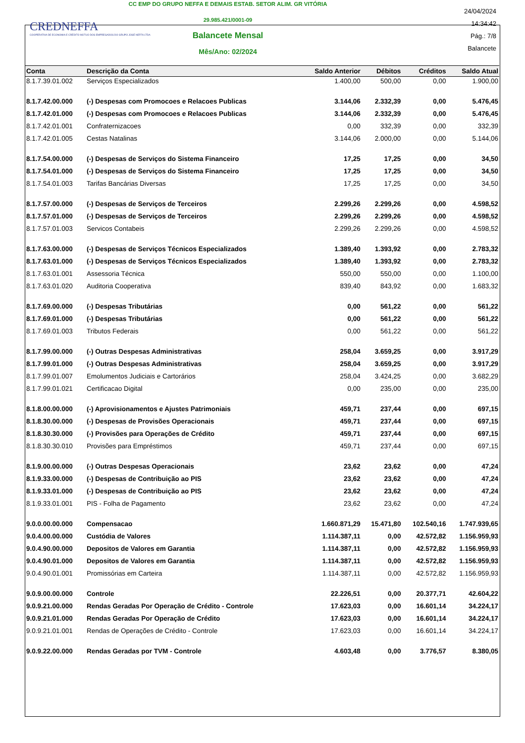CREDNEFFA
COOPERATIVA DE ECONOMIA E CRÉDITO MÚTUO DOS EMPREGADOS DO GRUPO JOSÉ NEFFA LTDA
CC EMP DO GRUPO NEFFA E DEMAIS ESTAB. SETOR ALIM. GR VITÓRIA
29.985.421/0001-09
Balancete Mensal
Mês/Ano: 02/2024
24/04/2024
14:34:42
Pág.: 7/8
Balancete
| Conta | Descrição da Conta | Saldo Anterior | Débitos | Créditos | Saldo Atual |
| --- | --- | --- | --- | --- | --- |
| 8.1.7.39.01.002 | Serviços Especializados | 1.400,00 | 500,00 | 0,00 | 1.900,00 |
| 8.1.7.42.00.000 | (-) Despesas com Promocoes e Relacoes Publicas | 3.144,06 | 2.332,39 | 0,00 | 5.476,45 |
| 8.1.7.42.01.000 | (-) Despesas com Promocoes e Relacoes Publicas | 3.144,06 | 2.332,39 | 0,00 | 5.476,45 |
| 8.1.7.42.01.001 | Confraternizacoes | 0,00 | 332,39 | 0,00 | 332,39 |
| 8.1.7.42.01.005 | Cestas Natalinas | 3.144,06 | 2.000,00 | 0,00 | 5.144,06 |
| 8.1.7.54.00.000 | (-) Despesas de Serviços do Sistema Financeiro | 17,25 | 17,25 | 0,00 | 34,50 |
| 8.1.7.54.01.000 | (-) Despesas de Serviços do Sistema Financeiro | 17,25 | 17,25 | 0,00 | 34,50 |
| 8.1.7.54.01.003 | Tarifas Bancárias Diversas | 17,25 | 17,25 | 0,00 | 34,50 |
| 8.1.7.57.00.000 | (-) Despesas de Serviços de Terceiros | 2.299,26 | 2.299,26 | 0,00 | 4.598,52 |
| 8.1.7.57.01.000 | (-) Despesas de Serviços de Terceiros | 2.299,26 | 2.299,26 | 0,00 | 4.598,52 |
| 8.1.7.57.01.003 | Servicos Contabeis | 2.299,26 | 2.299,26 | 0,00 | 4.598,52 |
| 8.1.7.63.00.000 | (-) Despesas de Serviços Técnicos Especializados | 1.389,40 | 1.393,92 | 0,00 | 2.783,32 |
| 8.1.7.63.01.000 | (-) Despesas de Serviços Técnicos Especializados | 1.389,40 | 1.393,92 | 0,00 | 2.783,32 |
| 8.1.7.63.01.001 | Assessoria Técnica | 550,00 | 550,00 | 0,00 | 1.100,00 |
| 8.1.7.63.01.020 | Auditoria Cooperativa | 839,40 | 843,92 | 0,00 | 1.683,32 |
| 8.1.7.69.00.000 | (-) Despesas Tributárias | 0,00 | 561,22 | 0,00 | 561,22 |
| 8.1.7.69.01.000 | (-) Despesas Tributárias | 0,00 | 561,22 | 0,00 | 561,22 |
| 8.1.7.69.01.003 | Tributos Federais | 0,00 | 561,22 | 0,00 | 561,22 |
| 8.1.7.99.00.000 | (-) Outras Despesas Administrativas | 258,04 | 3.659,25 | 0,00 | 3.917,29 |
| 8.1.7.99.01.000 | (-) Outras Despesas Administrativas | 258,04 | 3.659,25 | 0,00 | 3.917,29 |
| 8.1.7.99.01.007 | Emolumentos Judiciais e Cartorários | 258,04 | 3.424,25 | 0,00 | 3.682,29 |
| 8.1.7.99.01.021 | Certificacao Digital | 0,00 | 235,00 | 0,00 | 235,00 |
| 8.1.8.00.00.000 | (-) Aprovisionamentos e Ajustes Patrimoniais | 459,71 | 237,44 | 0,00 | 697,15 |
| 8.1.8.30.00.000 | (-) Despesas de Provisões Operacionais | 459,71 | 237,44 | 0,00 | 697,15 |
| 8.1.8.30.30.000 | (-) Provisões para Operações de Crédito | 459,71 | 237,44 | 0,00 | 697,15 |
| 8.1.8.30.30.010 | Provisões para Empréstimos | 459,71 | 237,44 | 0,00 | 697,15 |
| 8.1.9.00.00.000 | (-) Outras Despesas Operacionais | 23,62 | 23,62 | 0,00 | 47,24 |
| 8.1.9.33.00.000 | (-) Despesas de Contribuição ao PIS | 23,62 | 23,62 | 0,00 | 47,24 |
| 8.1.9.33.01.000 | (-) Despesas de Contribuição ao PIS | 23,62 | 23,62 | 0,00 | 47,24 |
| 8.1.9.33.01.001 | PIS - Folha de Pagamento | 23,62 | 23,62 | 0,00 | 47,24 |
| 9.0.0.00.00.000 | Compensacao | 1.660.871,29 | 15.471,80 | 102.540,16 | 1.747.939,65 |
| 9.0.4.00.00.000 | Custódia de Valores | 1.114.387,11 | 0,00 | 42.572,82 | 1.156.959,93 |
| 9.0.4.90.00.000 | Depositos de Valores em Garantia | 1.114.387,11 | 0,00 | 42.572,82 | 1.156.959,93 |
| 9.0.4.90.01.000 | Depositos de Valores em Garantia | 1.114.387,11 | 0,00 | 42.572,82 | 1.156.959,93 |
| 9.0.4.90.01.001 | Promissórias em Carteira | 1.114.387,11 | 0,00 | 42.572,82 | 1.156.959,93 |
| 9.0.9.00.00.000 | Controle | 22.226,51 | 0,00 | 20.377,71 | 42.604,22 |
| 9.0.9.21.00.000 | Rendas Geradas Por Operação de Crédito - Controle | 17.623,03 | 0,00 | 16.601,14 | 34.224,17 |
| 9.0.9.21.01.000 | Rendas Geradas Por Operação de Crédito | 17.623,03 | 0,00 | 16.601,14 | 34.224,17 |
| 9.0.9.21.01.001 | Rendas de Operações de Crédito - Controle | 17.623,03 | 0,00 | 16.601,14 | 34.224,17 |
| 9.0.9.22.00.000 | Rendas Geradas por TVM - Controle | 4.603,48 | 0,00 | 3.776,57 | 8.380,05 |